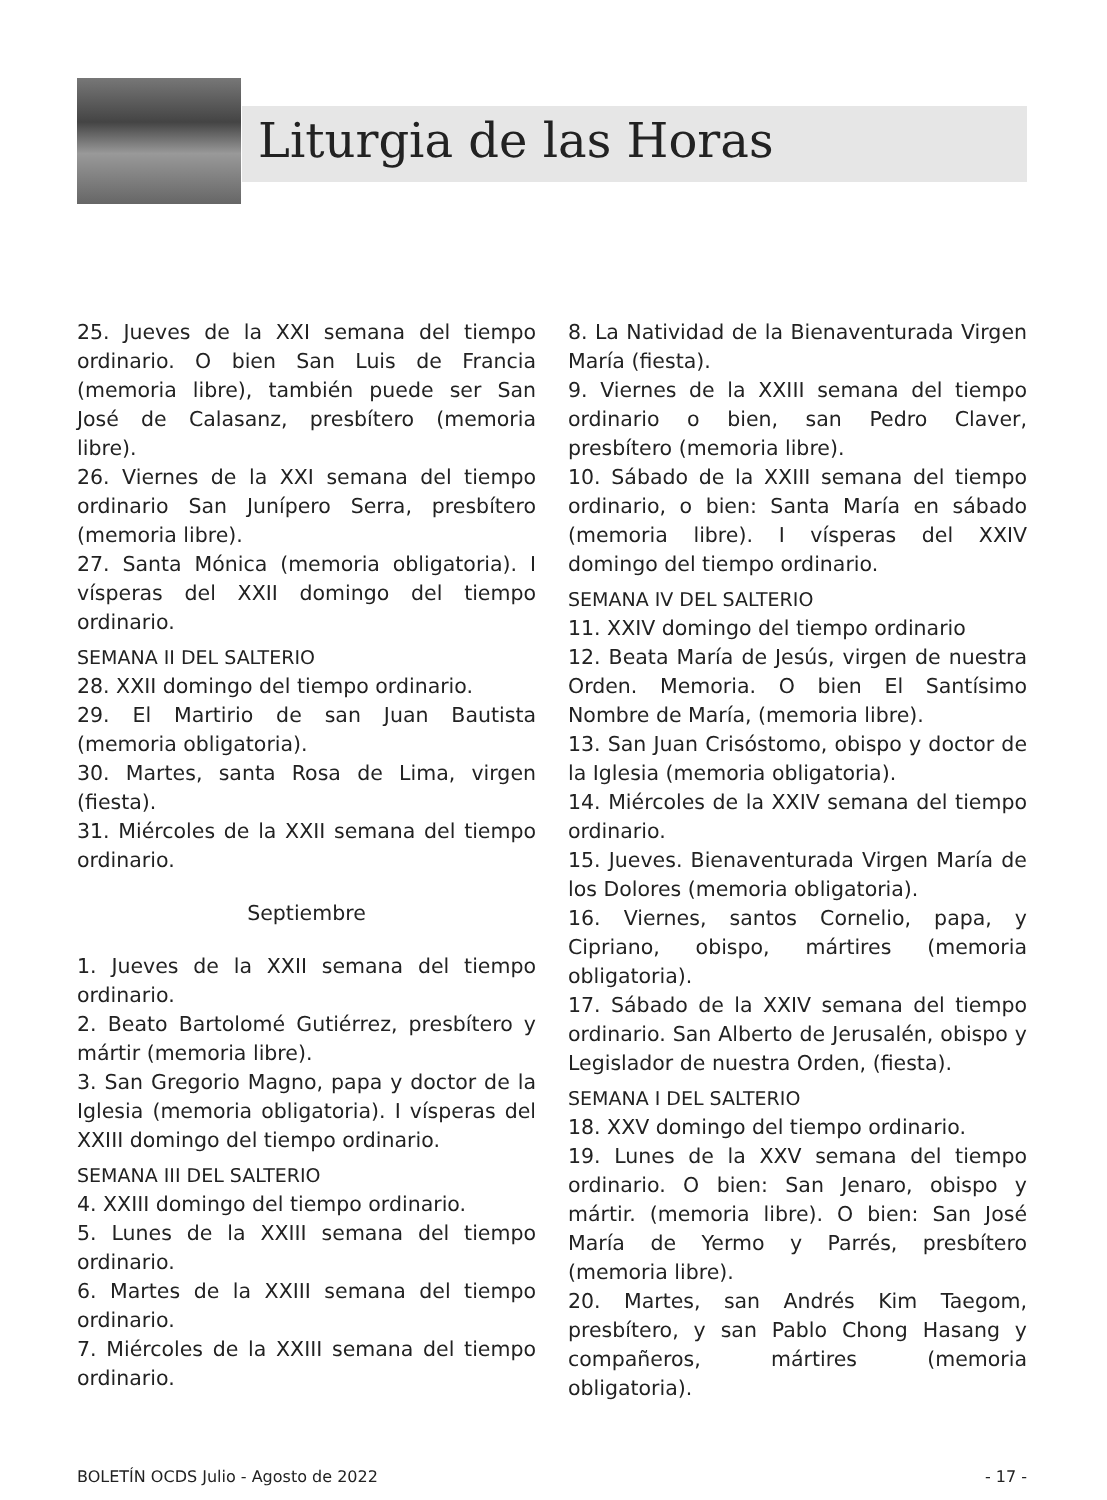Liturgia de las Horas
25. Jueves de la XXI semana del tiempo ordinario. O bien San Luis de Francia (memoria libre), también puede ser San José de Calasanz, presbítero (memoria libre).
26. Viernes de la XXI semana del tiempo ordinario San Junípero Serra, presbítero (memoria libre).
27. Santa Mónica (memoria obligatoria). I vísperas del XXII domingo del tiempo ordinario.
SEMANA II DEL SALTERIO
28. XXII domingo del tiempo ordinario.
29. El Martirio de san Juan Bautista (memoria obligatoria).
30. Martes, santa Rosa de Lima, virgen (fiesta).
31. Miércoles de la XXII semana del tiempo ordinario.
Septiembre
1. Jueves de la XXII semana del tiempo ordinario.
2. Beato Bartolomé Gutiérrez, presbítero y mártir (memoria libre).
3. San Gregorio Magno, papa y doctor de la Iglesia (memoria obligatoria). I vísperas del XXIII domingo del tiempo ordinario.
SEMANA III DEL SALTERIO
4. XXIII domingo del tiempo ordinario.
5. Lunes de la XXIII semana del tiempo ordinario.
6. Martes de la XXIII semana del tiempo ordinario.
7. Miércoles de la XXIII semana del tiempo ordinario.
8. La Natividad de la Bienaventurada Virgen María (fiesta).
9. Viernes de la XXIII semana del tiempo ordinario o bien, san Pedro Claver, presbítero (memoria libre).
10. Sábado de la XXIII semana del tiempo ordinario, o bien: Santa María en sábado (memoria libre). I vísperas del XXIV domingo del tiempo ordinario.
SEMANA IV DEL SALTERIO
11. XXIV domingo del tiempo ordinario
12. Beata María de Jesús, virgen de nuestra Orden. Memoria. O bien El Santísimo Nombre de María, (memoria libre).
13. San Juan Crisóstomo, obispo y doctor de la Iglesia (memoria obligatoria).
14. Miércoles de la XXIV semana del tiempo ordinario.
15. Jueves. Bienaventurada Virgen María de los Dolores (memoria obligatoria).
16. Viernes, santos Cornelio, papa, y Cipriano, obispo, mártires (memoria obligatoria).
17. Sábado de la XXIV semana del tiempo ordinario. San Alberto de Jerusalén, obispo y Legislador de nuestra Orden, (fiesta).
SEMANA I DEL SALTERIO
18. XXV domingo del tiempo ordinario.
19. Lunes de la XXV semana del tiempo ordinario. O bien: San Jenaro, obispo y mártir. (memoria libre). O bien: San José María de Yermo y Parrés, presbítero (memoria libre).
20. Martes, san Andrés Kim Taegom, presbítero, y san Pablo Chong Hasang y compañeros, mártires (memoria obligatoria).
BOLETÍN OCDS Julio - Agosto de 2022 - 17 -